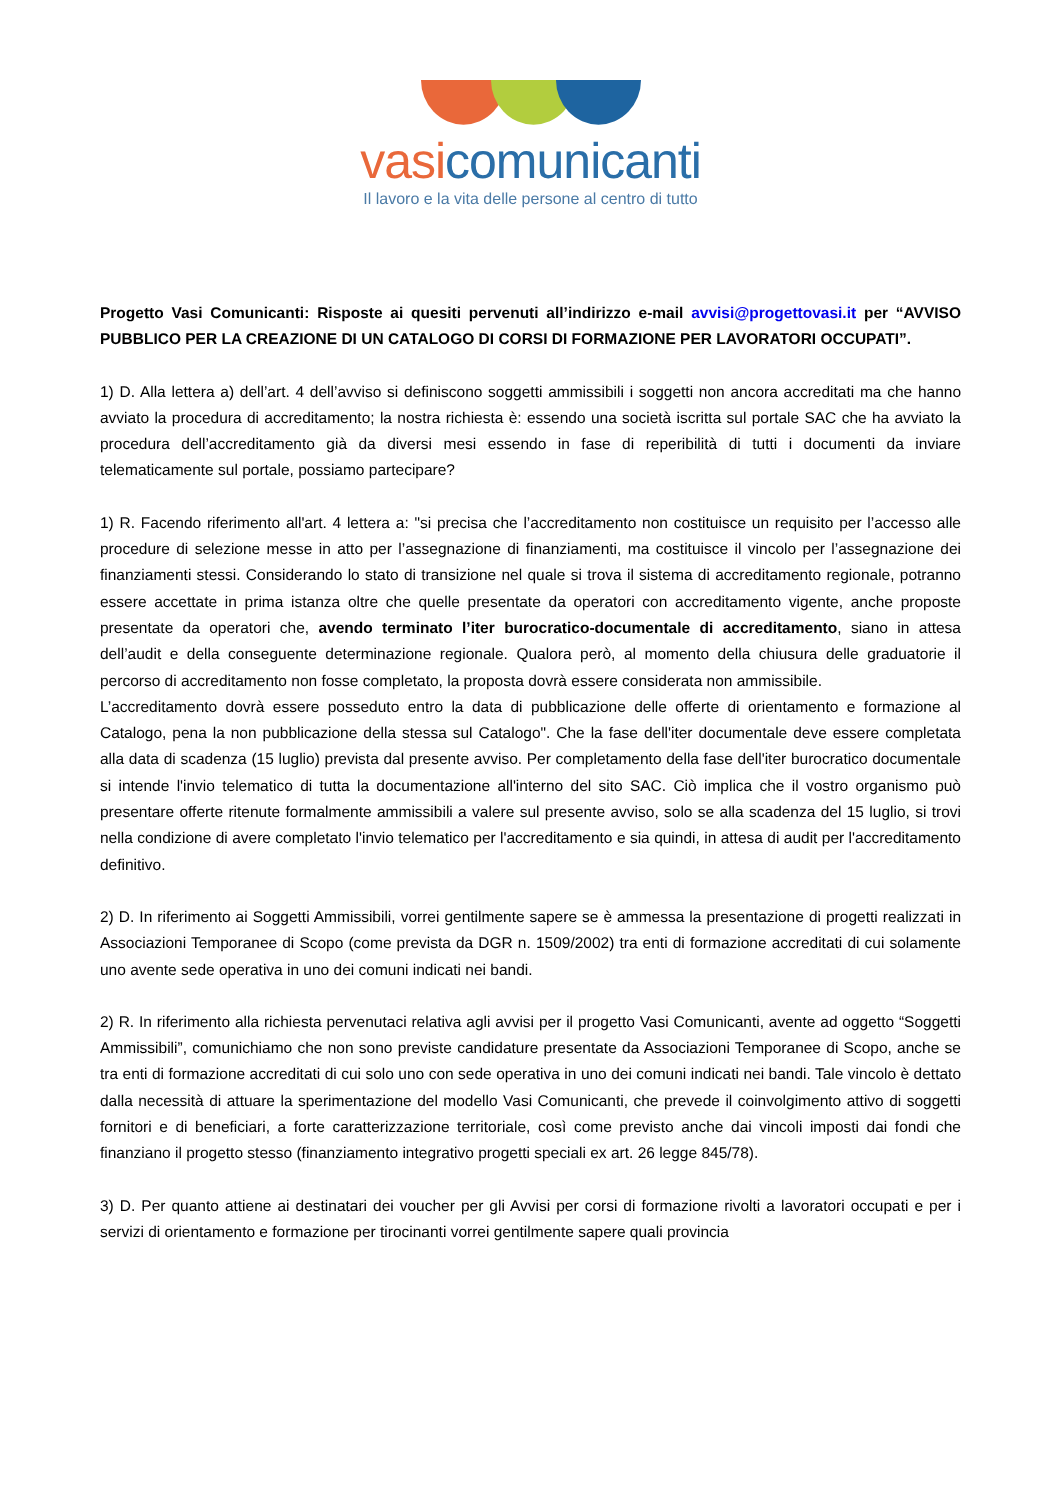vasi comunicanti
Il lavoro e la vita delle persone al centro di tutto
Progetto Vasi Comunicanti: Risposte ai quesiti pervenuti all’indirizzo e-mail avvisi@progettovasi.it per “AVVISO PUBBLICO PER LA CREAZIONE DI UN CATALOGO DI CORSI DI FORMAZIONE PER LAVORATORI OCCUPATI”.
1) D. Alla lettera a) dell’art. 4 dell’avviso si definiscono soggetti ammissibili i soggetti non ancora accreditati ma che hanno avviato la procedura di accreditamento; la nostra richiesta è: essendo una società iscritta sul portale SAC che ha avviato la procedura dell’accreditamento già da diversi mesi essendo in fase di reperibilità di tutti i documenti da inviare telematicamente sul portale, possiamo partecipare?
1) R. Facendo riferimento all'art. 4 lettera a: "si precisa che l’accreditamento non costituisce un requisito per l’accesso alle procedure di selezione messe in atto per l’assegnazione di finanziamenti, ma costituisce il vincolo per l’assegnazione dei finanziamenti stessi. Considerando lo stato di transizione nel quale si trova il sistema di accreditamento regionale, potranno essere accettate in prima istanza oltre che quelle presentate da operatori con accreditamento vigente, anche proposte presentate da operatori che, avendo terminato l’iter burocratico-documentale di accreditamento, siano in attesa dell’audit e della conseguente determinazione regionale. Qualora però, al momento della chiusura delle graduatorie il percorso di accreditamento non fosse completato, la proposta dovrà essere considerata non ammissibile.
L’accreditamento dovrà essere posseduto entro la data di pubblicazione delle offerte di orientamento e formazione al Catalogo, pena la non pubblicazione della stessa sul Catalogo". Che la fase dell'iter documentale deve essere completata alla data di scadenza (15 luglio) prevista dal presente avviso. Per completamento della fase dell'iter burocratico documentale si intende l'invio telematico di tutta la documentazione all'interno del sito SAC. Ciò implica che il vostro organismo può presentare offerte ritenute formalmente ammissibili a valere sul presente avviso, solo se alla scadenza del 15 luglio, si trovi nella condizione di avere completato l'invio telematico per l'accreditamento e sia quindi, in attesa di audit per l'accreditamento definitivo.
2) D. In riferimento ai Soggetti Ammissibili, vorrei gentilmente sapere se è ammessa la presentazione di progetti realizzati in Associazioni Temporanee di Scopo (come prevista da DGR n. 1509/2002) tra enti di formazione accreditati di cui solamente uno avente sede operativa in uno dei comuni indicati nei bandi.
2) R. In riferimento alla richiesta pervenutaci relativa agli avvisi per il progetto Vasi Comunicanti, avente ad oggetto “Soggetti Ammissibili”, comunichiamo che non sono previste candidature presentate da Associazioni Temporanee di Scopo, anche se tra enti di formazione accreditati di cui solo uno con sede operativa in uno dei comuni indicati nei bandi. Tale vincolo è dettato dalla necessità di attuare la sperimentazione del modello Vasi Comunicanti, che prevede il coinvolgimento attivo di soggetti fornitori e di beneficiari, a forte caratterizzazione territoriale, così come previsto anche dai vincoli imposti dai fondi che finanziano il progetto stesso (finanziamento integrativo progetti speciali ex art. 26 legge 845/78).
3) D. Per quanto attiene ai destinatari dei voucher per gli Avvisi per corsi di formazione rivolti a lavoratori occupati e per i servizi di orientamento e formazione per tirocinanti vorrei gentilmente sapere quali provincia